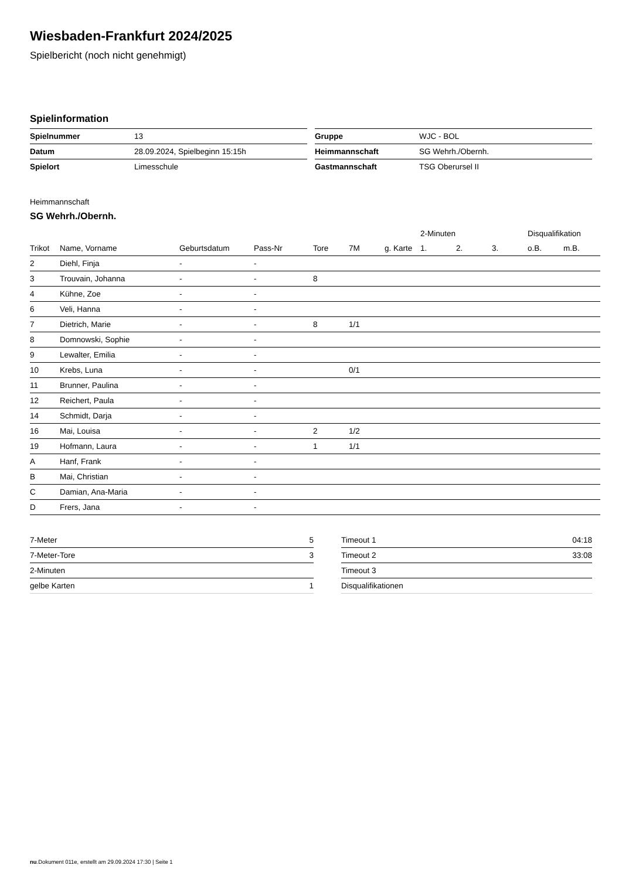Wiesbaden-Frankfurt 2024/2025
Spielbericht (noch nicht genehmigt)
Spielinformation
| Spielnummer | 13 |
| Datum | 28.09.2024, Spielbeginn 15:15h |
| Spielort | Limesschule |
| Gruppe | WJC - BOL |
| Heimmannschaft | SG Wehrh./Obernh. |
| Gastmannschaft | TSG Oberursel II |
Heimmannschaft
SG Wehrh./Obernh.
| | | | | | | | 2-Minuten | | | Disqualifikation | |
| --- | --- | --- | --- | --- | --- | --- | --- | --- | --- | --- | --- |
| Trikot | Name, Vorname | Geburtsdatum | Pass-Nr | Tore | 7M | g. Karte | 1. | 2. | 3. | o.B. | m.B. |
| 2 | Diehl, Finja | - | - | | | | | | | | |
| 3 | Trouvain, Johanna | - | - | 8 | | | | | | | |
| 4 | Kühne, Zoe | - | - | | | | | | | | |
| 6 | Veli, Hanna | - | - | | | | | | | | |
| 7 | Dietrich, Marie | - | - | 8 | 1/1 | | | | | | |
| 8 | Domnowski, Sophie | - | - | | | | | | | | |
| 9 | Lewalter, Emilia | - | - | | | | | | | | |
| 10 | Krebs, Luna | - | - | | 0/1 | | | | | | |
| 11 | Brunner, Paulina | - | - | | | | | | | | |
| 12 | Reichert, Paula | - | - | | | | | | | | |
| 14 | Schmidt, Darja | - | - | | | | | | | | |
| 16 | Mai, Louisa | - | - | 2 | 1/2 | | | | | | |
| 19 | Hofmann, Laura | - | - | 1 | 1/1 | | | | | | |
| A | Hanf, Frank | - | - | | | | | | | | |
| B | Mai, Christian | - | - | | | | | | | | |
| C | Damian, Ana-Maria | - | - | | | | | | | | |
| D | Frers, Jana | - | - | | | | | | | | |
| 7-Meter | 5 |
| 7-Meter-Tore | 3 |
| 2-Minuten | |
| gelbe Karten | 1 |
| Timeout 1 | 04:18 |
| Timeout 2 | 33:08 |
| Timeout 3 | |
| Disqualifikationen | |
nu.Dokument 011e, erstellt am 29.09.2024 17:30 | Seite 1